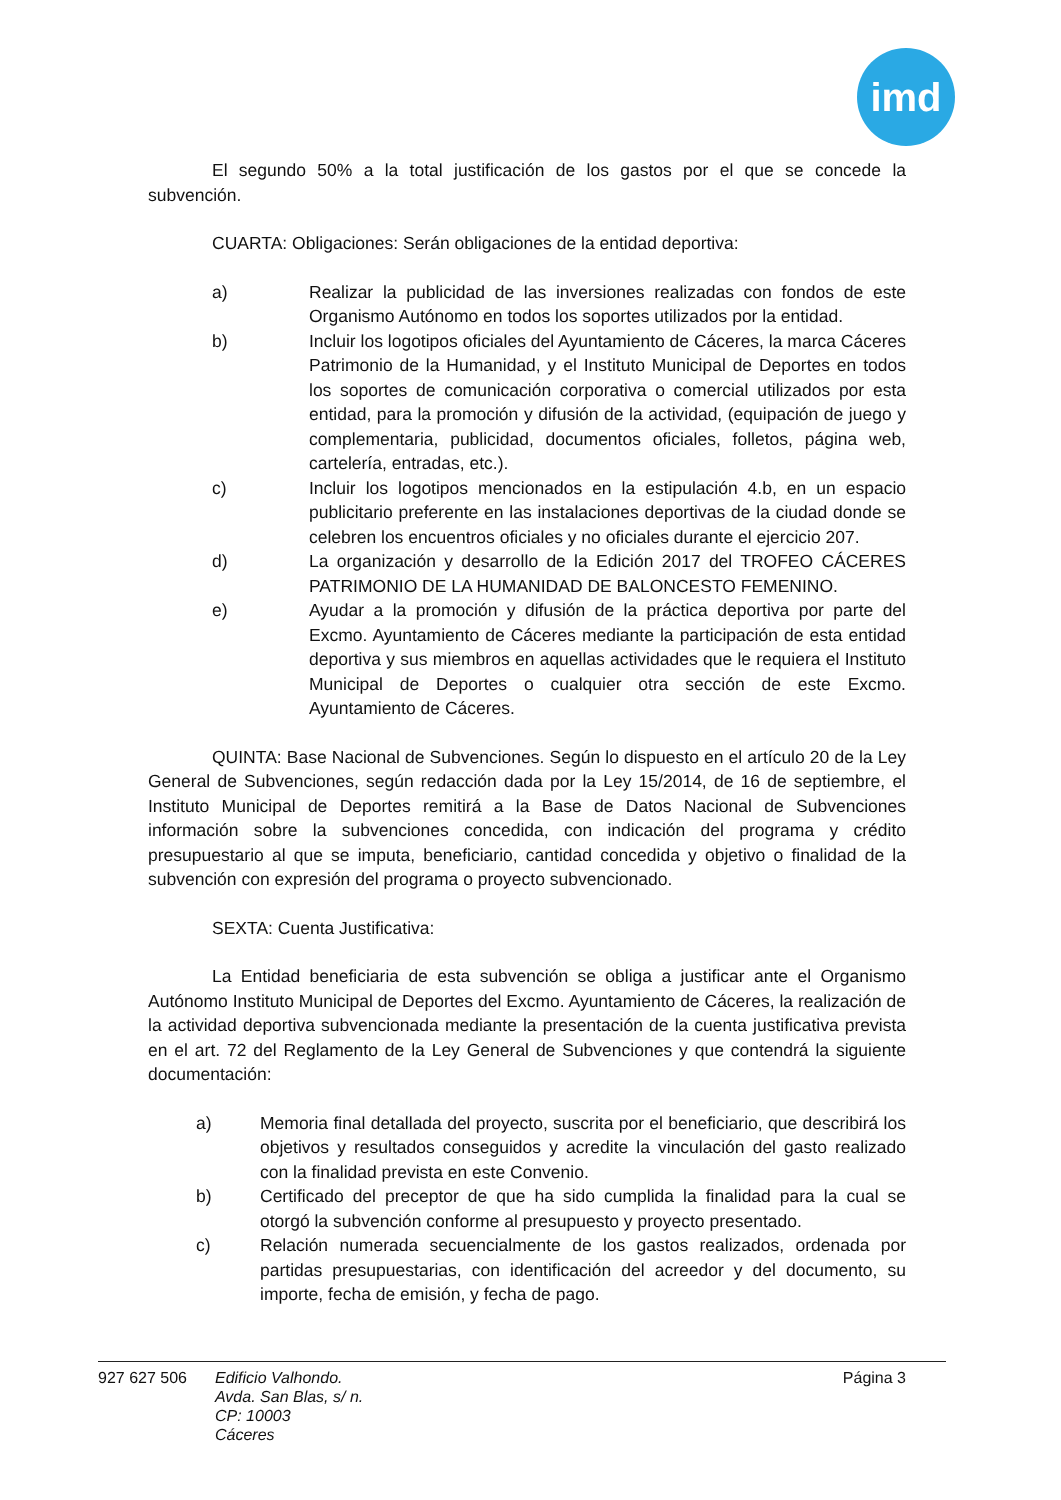imd
El segundo 50% a la total justificación de los gastos por el que se concede la subvención.
CUARTA: Obligaciones: Serán obligaciones de la entidad deportiva:
a) Realizar la publicidad de las inversiones realizadas con fondos de este Organismo Autónomo en todos los soportes utilizados por la entidad.
b) Incluir los logotipos oficiales del Ayuntamiento de Cáceres, la marca Cáceres Patrimonio de la Humanidad, y el Instituto Municipal de Deportes en todos los soportes de comunicación corporativa o comercial utilizados por esta entidad, para la promoción y difusión de la actividad, (equipación de juego y complementaria, publicidad, documentos oficiales, folletos, página web, cartelería, entradas, etc.).
c) Incluir los logotipos mencionados en la estipulación 4.b, en un espacio publicitario preferente en las instalaciones deportivas de la ciudad donde se celebren los encuentros oficiales y no oficiales durante el ejercicio 207.
d) La organización y desarrollo de la Edición 2017 del TROFEO CÁCERES PATRIMONIO DE LA HUMANIDAD DE BALONCESTO FEMENINO.
e) Ayudar a la promoción y difusión de la práctica deportiva por parte del Excmo. Ayuntamiento de Cáceres mediante la participación de esta entidad deportiva y sus miembros en aquellas actividades que le requiera el Instituto Municipal de Deportes o cualquier otra sección de este Excmo. Ayuntamiento de Cáceres.
QUINTA: Base Nacional de Subvenciones. Según lo dispuesto en el artículo 20 de la Ley General de Subvenciones, según redacción dada por la Ley 15/2014, de 16 de septiembre, el Instituto Municipal de Deportes remitirá a la Base de Datos Nacional de Subvenciones información sobre la subvenciones concedida, con indicación del programa y crédito presupuestario al que se imputa, beneficiario, cantidad concedida y objetivo o finalidad de la subvención con expresión del programa o proyecto subvencionado.
SEXTA: Cuenta Justificativa:
La Entidad beneficiaria de esta subvención se obliga a justificar ante el Organismo Autónomo Instituto Municipal de Deportes del Excmo. Ayuntamiento de Cáceres, la realización de la actividad deportiva subvencionada mediante la presentación de la cuenta justificativa prevista en el art. 72 del Reglamento de la Ley General de Subvenciones y que contendrá la siguiente documentación:
a) Memoria final detallada del proyecto, suscrita por el beneficiario, que describirá los objetivos y resultados conseguidos y acredite la vinculación del gasto realizado con la finalidad prevista en este Convenio.
b) Certificado del preceptor de que ha sido cumplida la finalidad para la cual se otorgó la subvención conforme al presupuesto y proyecto presentado.
c) Relación numerada secuencialmente de los gastos realizados, ordenada por partidas presupuestarias, con identificación del acreedor y del documento, su importe, fecha de emisión, y fecha de pago.
927 627 506 Edificio Valhondo.
Avda. San Blas, s/ n.
CP: 10003
Cáceres
Página 3